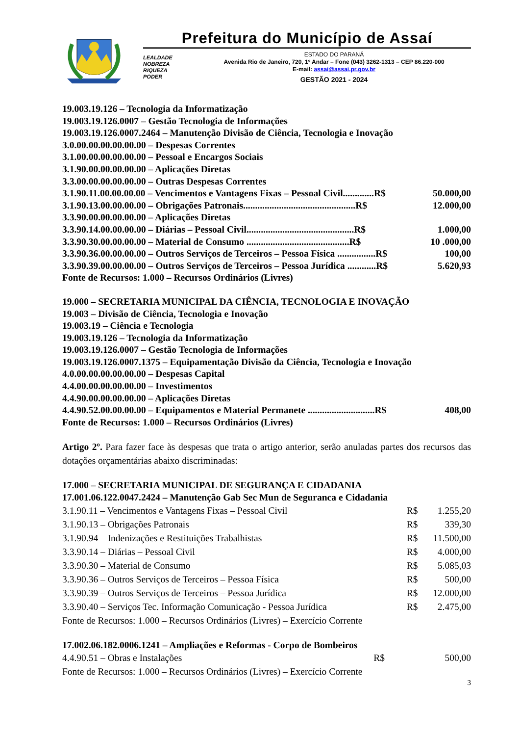Prefeitura do Município de Assaí
LEALDADE
NOBREZA
RIQUEZA
PODER
ESTADO DO PARANÁ
Avenida Rio de Janeiro, 720, 1º Andar – Fone (043) 3262-1313 – CEP 86.220-000
E-mail: assai@assai.pr.gov.br
GESTÃO 2021 - 2024
19.003.19.126 – Tecnologia da Informatização
19.003.19.126.0007 – Gestão Tecnologia de Informações
19.003.19.126.0007.2464 – Manutenção Divisão de Ciência, Tecnologia e Inovação
3.0.00.00.00.00.00.00 – Despesas Correntes
3.1.00.00.00.00.00.00 – Pessoal e Encargos Sociais
3.1.90.00.00.00.00.00 – Aplicações Diretas
3.3.00.00.00.00.00.00 – Outras Despesas Correntes
3.1.90.11.00.00.00.00 – Vencimentos e Vantagens Fixas – Pessoal Civil.............R$ 50.000,00
3.1.90.13.00.00.00.00 – Obrigações Patronais...............................................R$ 12.000,00
3.3.90.00.00.00.00.00 – Aplicações Diretas
3.3.90.14.00.00.00.00 – Diárias – Pessoal Civil.............................................R$ 1.000,00
3.3.90.30.00.00.00.00 – Material de Consumo ...........................................R$ 10 .000,00
3.3.90.36.00.00.00.00 – Outros Serviços de Terceiros – Pessoa Física ................R$ 100,00
3.3.90.39.00.00.00.00 – Outros Serviços de Terceiros – Pessoa Jurídica ............R$ 5.620,93
Fonte de Recursos: 1.000 – Recursos Ordinários (Livres)
19.000 – SECRETARIA MUNICIPAL DA CIÊNCIA, TECNOLOGIA E INOVAÇÃO
19.003 – Divisão de Ciência, Tecnologia e Inovação
19.003.19 – Ciência e Tecnologia
19.003.19.126 – Tecnologia da Informatização
19.003.19.126.0007 – Gestão Tecnologia de Informações
19.003.19.126.0007.1375 – Equipamentação Divisão da Ciência, Tecnologia e Inovação
4.0.00.00.00.00.00.00 – Despesas Capital
4.4.00.00.00.00.00.00 – Investimentos
4.4.90.00.00.00.00.00 – Aplicações Diretas
4.4.90.52.00.00.00.00 – Equipamentos e Material Permanete ............................R$ 408,00
Fonte de Recursos: 1.000 – Recursos Ordinários (Livres)
Artigo 2º. Para fazer face às despesas que trata o artigo anterior, serão anuladas partes dos recursos das dotações orçamentárias abaixo discriminadas:
17.000 – SECRETARIA MUNICIPAL DE SEGURANÇA E CIDADANIA
17.001.06.122.0047.2424 – Manutenção Gab Sec Mun de Seguranca e Cidadania
| 3.1.90.11 – Vencimentos e Vantagens Fixas – Pessoal Civil | R$ | 1.255,20 |
| 3.1.90.13 – Obrigações Patronais | R$ | 339,30 |
| 3.1.90.94 – Indenizações e Restituições Trabalhistas | R$ | 11.500,00 |
| 3.3.90.14 – Diárias – Pessoal Civil | R$ | 4.000,00 |
| 3.3.90.30 – Material de Consumo | R$ | 5.085,03 |
| 3.3.90.36 – Outros Serviços de Terceiros – Pessoa Física | R$ | 500,00 |
| 3.3.90.39 – Outros Serviços de Terceiros – Pessoa Jurídica | R$ | 12.000,00 |
| 3.3.90.40 – Serviços Tec. Informação Comunicação - Pessoa Jurídica | R$ | 2.475,00 |
| Fonte de Recursos: 1.000 – Recursos Ordinários (Livres) – Exercício Corrente | | |
17.002.06.182.0006.1241 – Ampliações e Reformas - Corpo de Bombeiros
| 4.4.90.51 – Obras e Instalações | R$ | 500,00 |
| Fonte de Recursos: 1.000 – Recursos Ordinários (Livres) – Exercício Corrente | | |
3